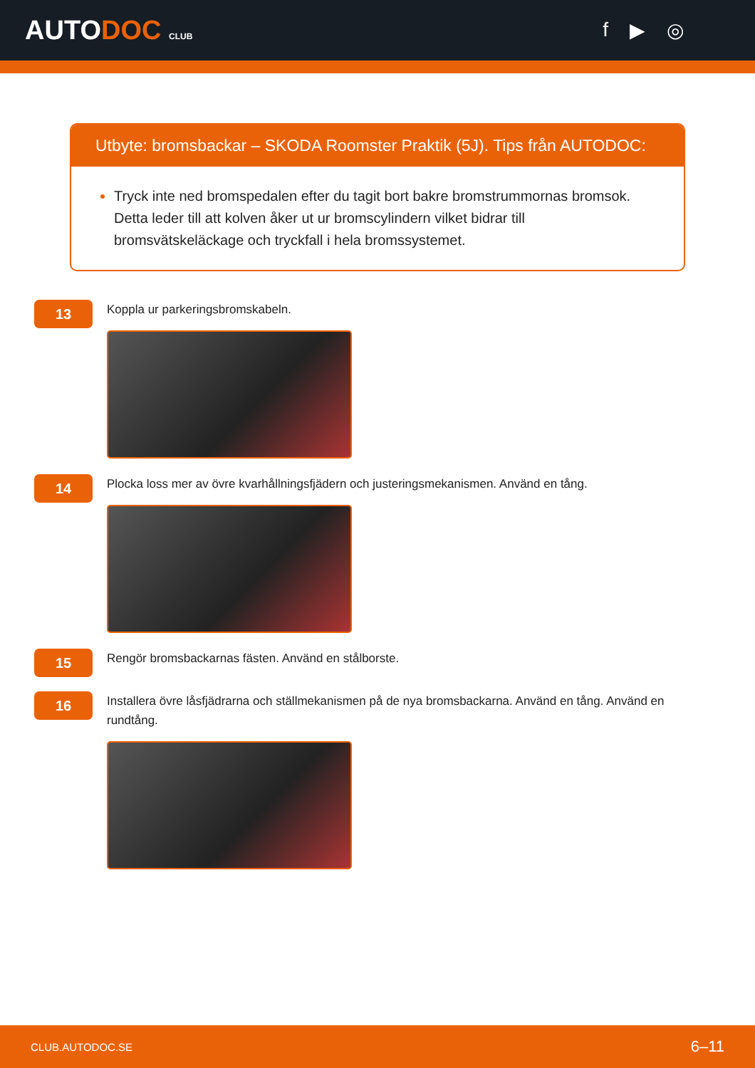AUTODOC CLUB
f ▶ ◎
Utbyte: bromsbackar – SKODA Roomster Praktik (5J). Tips från AUTODOC:
Tryck inte ned bromspedalen efter du tagit bort bakre bromstrummornas bromsok. Detta leder till att kolven åker ut ur bromscylindern vilket bidrar till bromsvätskeläckage och tryckfall i hela bromssystemet.
13
Koppla ur parkeringsbromskabeln.
14
Plocka loss mer av övre kvarhållningsfjädern och justeringsmekanismen. Använd en tång.
15
Rengör bromsbackarnas fästen. Använd en stålborste.
16
Installera övre låsfjädrarna och ställmekanismen på de nya bromsbackarna. Använd en tång. Använd en rundtång.
CLUB.AUTODOC.SE 6–11